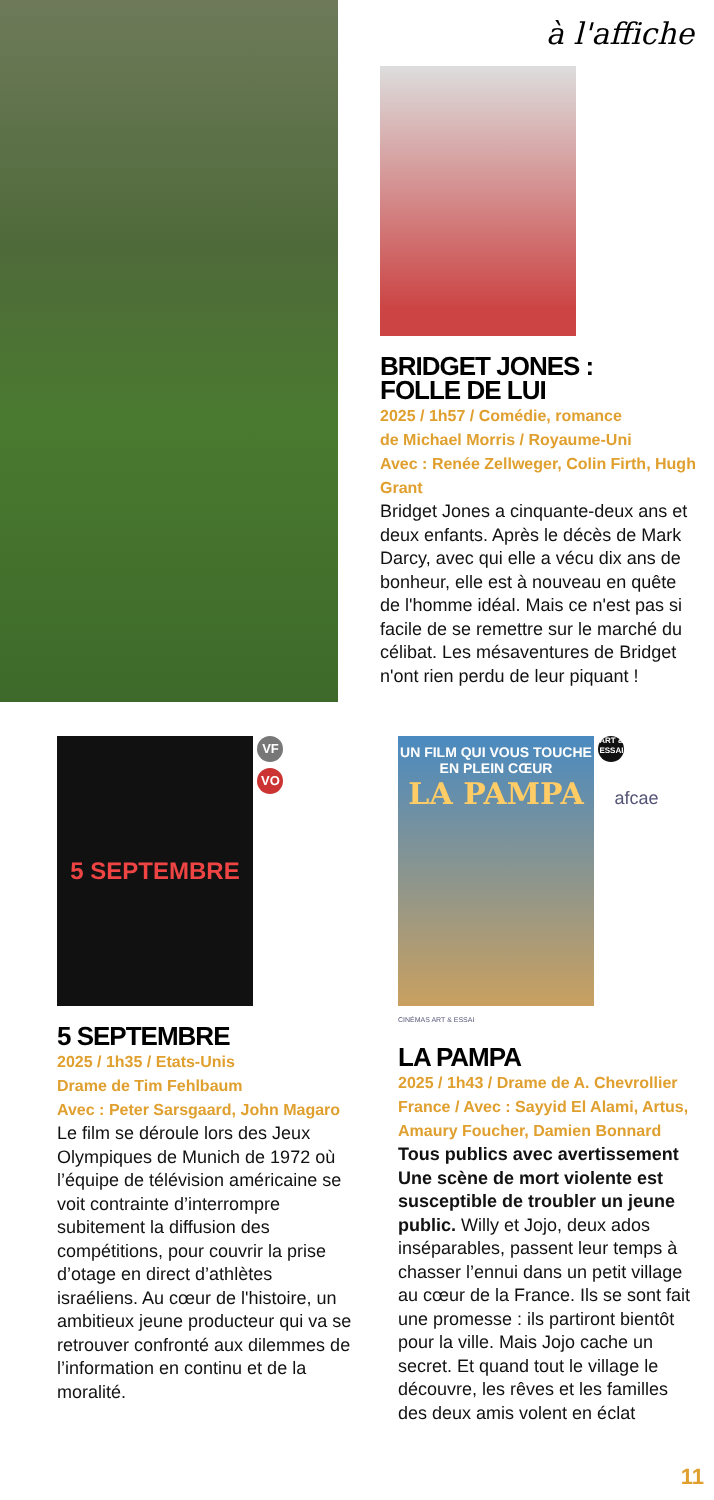à l'affiche
BRIDGET JONES :
FOLLE DE LUI
2025 / 1h57 / Comédie, romance
de Michael Morris / Royaume-Uni
Avec : Renée Zellweger, Colin Firth, Hugh Grant
Bridget Jones a cinquante-deux ans et deux enfants. Après le décès de Mark Darcy, avec qui elle a vécu dix ans de bonheur, elle est à nouveau en quête de l'homme idéal. Mais ce n'est pas si facile de se remettre sur le marché du célibat. Les mésaventures de Bridget n'ont rien perdu de leur piquant !
5 SEPTEMBRE
VF
VO
5 SEPTEMBRE
2025 / 1h35 / Etats-Unis
Drame de Tim Fehlbaum
Avec : Peter Sarsgaard, John Magaro
Le film se déroule lors des Jeux Olympiques de Munich de 1972 où l’équipe de télévision américaine se voit contrainte d’interrompre subitement la diffusion des compétitions, pour couvrir la prise d’otage en direct d’athlètes israéliens. Au cœur de l'histoire, un ambitieux jeune producteur qui va se retrouver confronté aux dilemmes de l’information en continu et de la moralité.
UN FILM QUI VOUS TOUCHE EN PLEIN CŒUR
LA PAMPA
ART & ESSAI afcae
CINÉMAS ART & ESSAI
LA PAMPA
2025 / 1h43 / Drame de A. Chevrollier
France / Avec : Sayyid El Alami, Artus, Amaury Foucher, Damien Bonnard
Tous publics avec avertissement Une scène de mort violente est susceptible de troubler un jeune public. Willy et Jojo, deux ados inséparables, passent leur temps à chasser l’ennui dans un petit village au cœur de la France. Ils se sont fait une promesse : ils partiront bientôt pour la ville. Mais Jojo cache un secret. Et quand tout le village le découvre, les rêves et les familles des deux amis volent en éclat
11